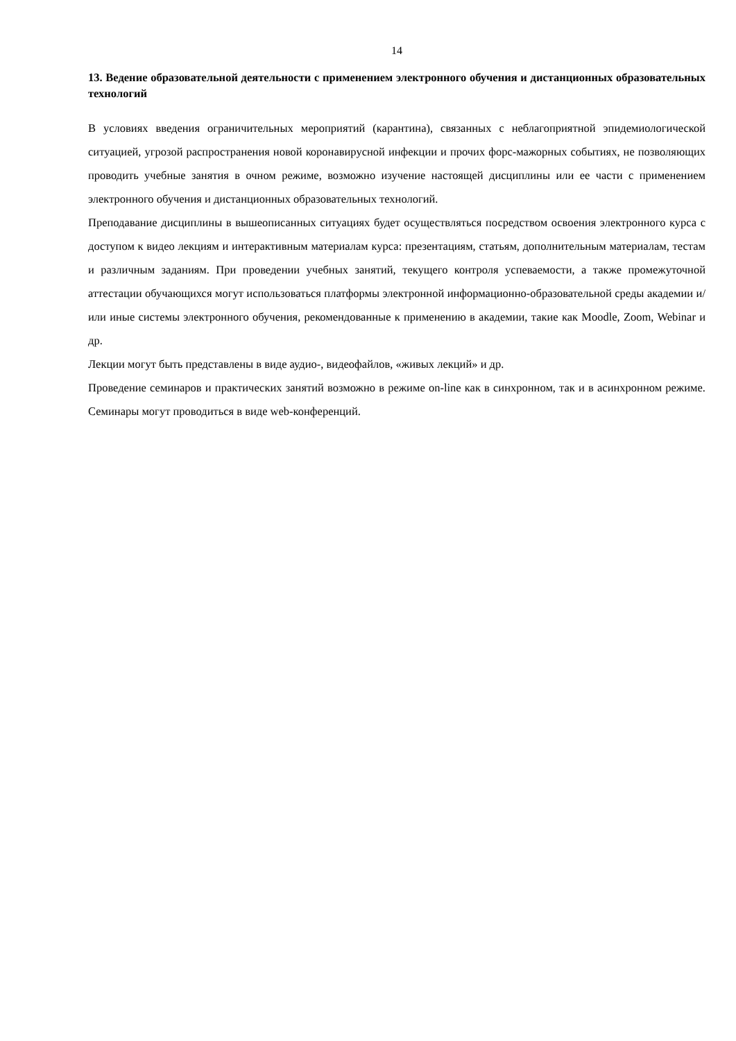14
13. Ведение образовательной деятельности с применением электронного обучения и дистанционных образовательных технологий
В условиях введения ограничительных мероприятий (карантина), связанных с неблагоприятной эпидемиологической ситуацией, угрозой распространения новой коронавирусной инфекции и прочих форс-мажорных событиях, не позволяющих проводить учебные занятия в очном режиме, возможно изучение настоящей дисциплины или ее части с применением электронного обучения и дистанционных образовательных технологий.
Преподавание дисциплины в вышеописанных ситуациях будет осуществляться посредством освоения электронного курса с доступом к видео лекциям и интерактивным материалам курса: презентациям, статьям, дополнительным материалам, тестам и различным заданиям. При проведении учебных занятий, текущего контроля успеваемости, а также промежуточной аттестации обучающихся могут использоваться платформы электронной информационно-образовательной среды академии и/или иные системы электронного обучения, рекомендованные к применению в академии, такие как Moodle, Zoom, Webinar и др.
Лекции могут быть представлены в виде аудио-, видеофайлов, «живых лекций» и др.
Проведение семинаров и практических занятий возможно в режиме on-line как в синхронном, так и в асинхронном режиме. Семинары могут проводиться в виде web-конференций.